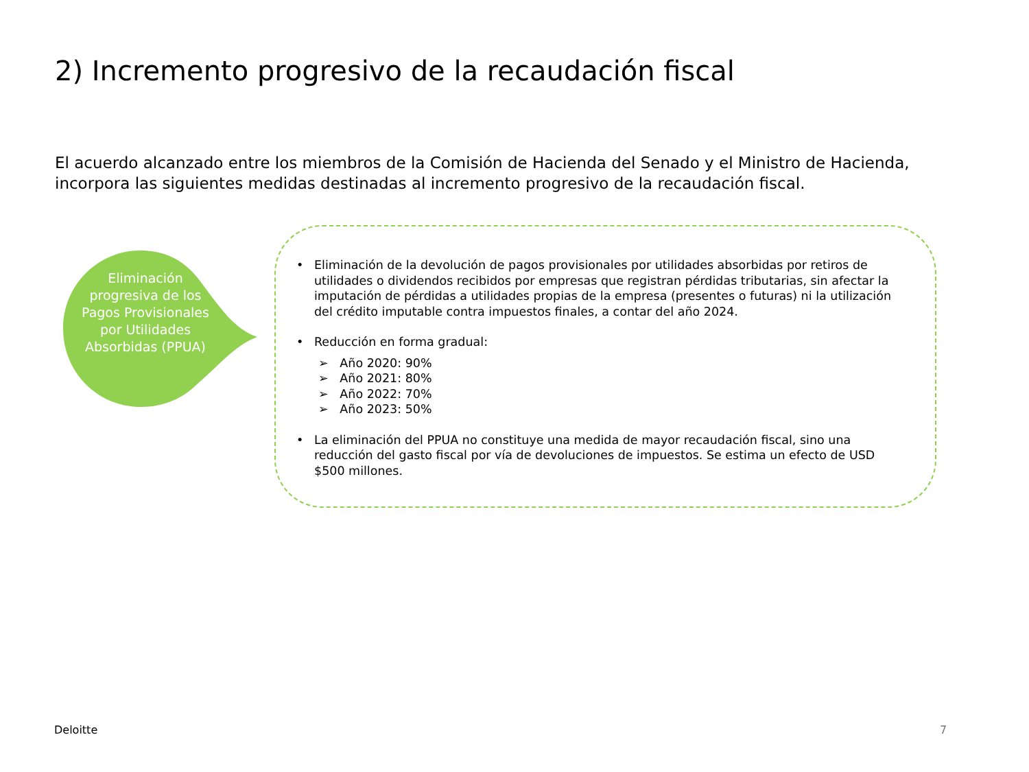2) Incremento progresivo de la recaudación fiscal
El acuerdo alcanzado entre los miembros de la Comisión de Hacienda del Senado y el Ministro de Hacienda, incorpora las siguientes medidas destinadas al incremento progresivo de la recaudación fiscal.
Eliminación progresiva de los Pagos Provisionales por Utilidades Absorbidas (PPUA)
• Eliminación de la devolución de pagos provisionales por utilidades absorbidas por retiros de utilidades o dividendos recibidos por empresas que registran pérdidas tributarias, sin afectar la imputación de pérdidas a utilidades propias de la empresa (presentes o futuras) ni la utilización del crédito imputable contra impuestos finales, a contar del año 2024.
• Reducción en forma gradual:
➢ Año 2020: 90%
➢ Año 2021: 80%
➢ Año 2022: 70%
➢ Año 2023: 50%
• La eliminación del PPUA no constituye una medida de mayor recaudación fiscal, sino una reducción del gasto fiscal por vía de devoluciones de impuestos. Se estima un efecto de USD $500 millones.
Deloitte 7